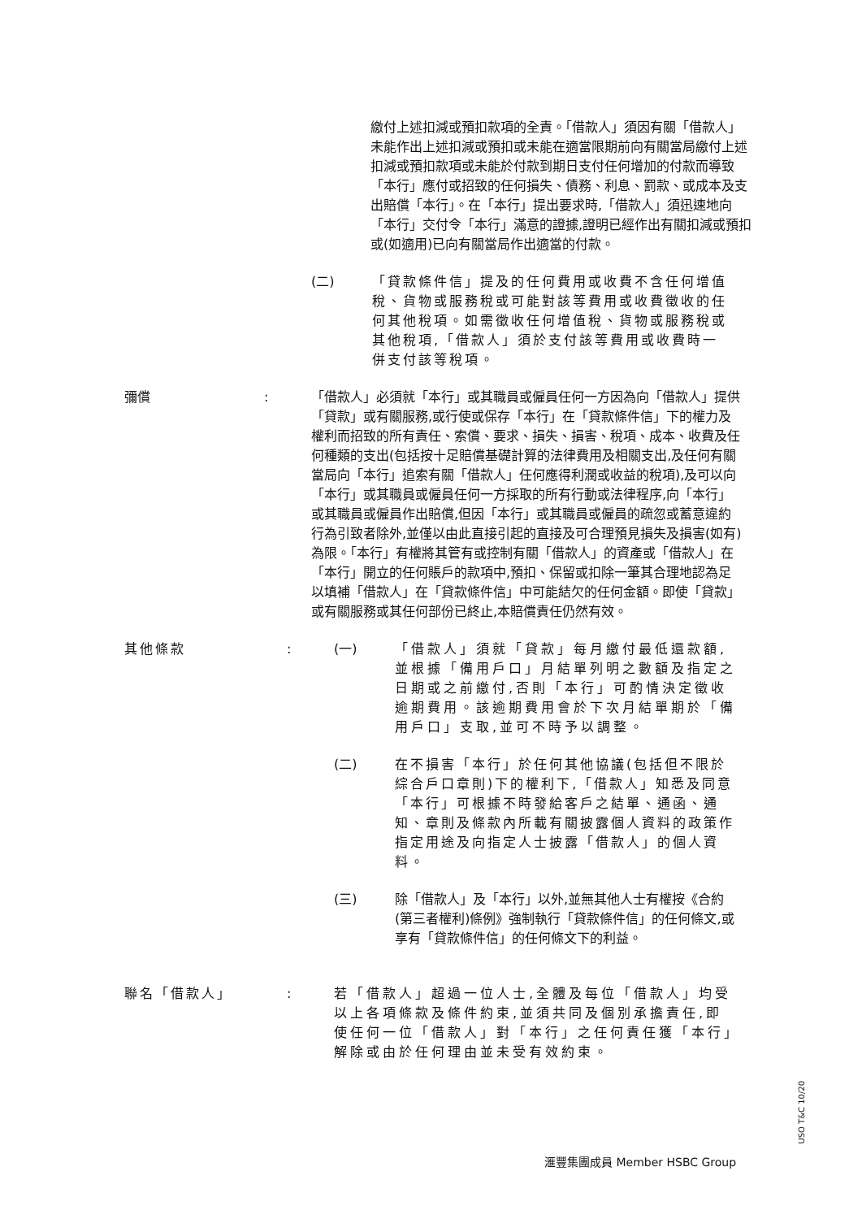繳付上述扣減或預扣款項的全責。「借款人」須因有關「借款人」未能作出上述扣減或預扣或未能在適當限期前向有關當局繳付上述扣減或預扣款項或未能於付款到期日支付任何增加的付款而導致「本行」應付或招致的任何損失、債務、利息、罰款、或成本及支出賠償「本行」。在「本行」提出要求時,「借款人」須迅速地向「本行」交付令「本行」滿意的證據,證明已經作出有關扣減或預扣或(如適用)已向有關當局作出適當的付款。
(二) 「貸款條件信」提及的任何費用或收費不含任何增值稅、貨物或服務稅或可能對該等費用或收費徵收的任何其他稅項。如需徵收任何增值稅、貨物或服務稅或其他稅項,「借款人」須於支付該等費用或收費時一併支付該等稅項。
彌償 : 「借款人」必須就「本行」或其職員或僱員任何一方因為向「借款人」提供「貸款」或有關服務,或行使或保存「本行」在「貸款條件信」下的權力及權利而招致的所有責任、索償、要求、損失、損害、稅項、成本、收費及任何種類的支出(包括按十足賠償基礎計算的法律費用及相關支出,及任何有關當局向「本行」追索有關「借款人」任何應得利潤或收益的稅項),及可以向「本行」或其職員或僱員任何一方採取的所有行動或法律程序,向「本行」或其職員或僱員作出賠償,但因「本行」或其職員或僱員的疏忽或蓄意違約行為引致者除外,並僅以由此直接引起的直接及可合理預見損失及損害(如有)為限。「本行」有權將其管有或控制有關「借款人」的資產或「借款人」在「本行」開立的任何賬戶的款項中,預扣、保留或扣除一筆其合理地認為足以填補「借款人」在「貸款條件信」中可能結欠的任何金額。即使「貸款」或有關服務或其任何部份已終止,本賠償責任仍然有效。
其他條款 : (一) 「借款人」須就「貸款」每月繳付最低還款額,並根據「備用戶口」月結單列明之數額及指定之日期或之前繳付,否則「本行」可酌情決定徵收逾期費用。該逾期費用會於下次月結單期於「備用戶口」支取,並可不時予以調整。
(二) 在不損害「本行」於任何其他協議(包括但不限於綜合戶口章則)下的權利下,「借款人」知悉及同意「本行」可根據不時發給客戶之結單、通函、通知、章則及條款內所載有關披露個人資料的政策作指定用途及向指定人士披露「借款人」的個人資料。
(三) 除「借款人」及「本行」以外,並無其他人士有權按《合約(第三者權利)條例》強制執行「貸款條件信」的任何條文,或享有「貸款條件信」的任何條文下的利益。
聯名「借款人」 : 若「借款人」超過一位人士,全體及每位「借款人」均受以上各項條款及條件約束,並須共同及個別承擔責任,即使任何一位「借款人」對「本行」之任何責任獲「本行」解除或由於任何理由並未受有效約束。
USO T&C 10/20
滙豐集團成員 Member HSBC Group